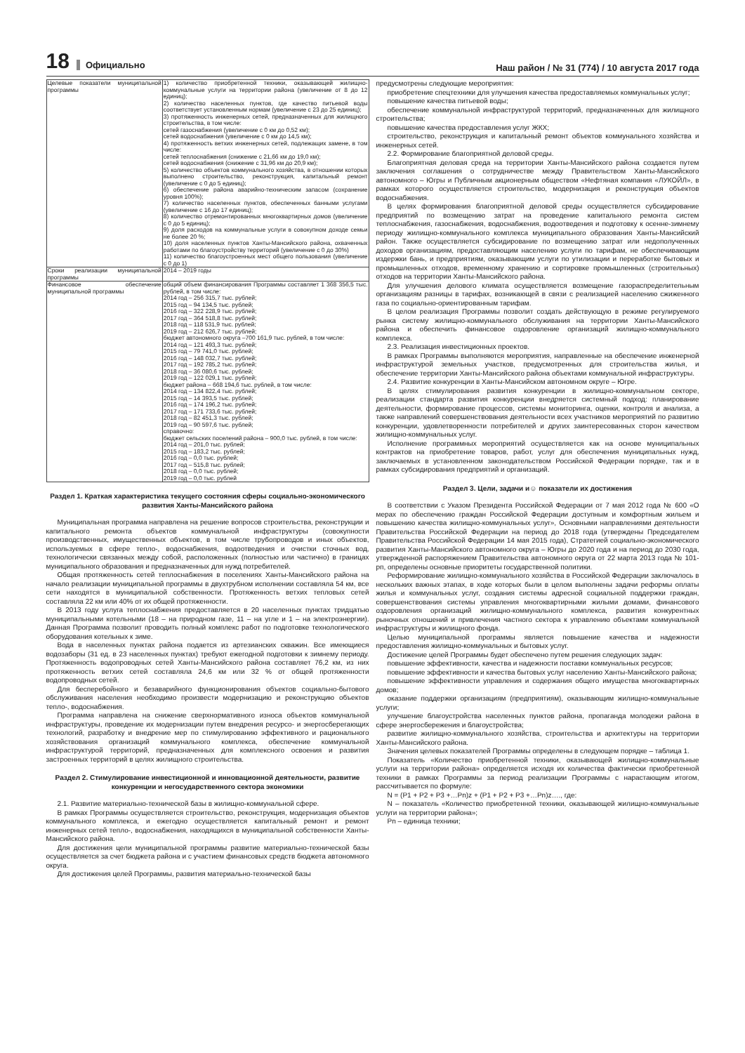18 Официально
Наш район / № 31 (774) / 10 августа 2017 года
| Целевые показатели муниципальной программы | 1) количество приобретенной техники, оказывающей жилищно-коммунальные услуги на территории района (увеличение от 8 до 12 единиц); 2) количество населенных пунктов, где качество питьевой воды соответствует установленным нормам (увеличение с 23 до 25 единиц); 3) протяженность инженерных сетей, предназначенных для жилищного строительства, в том числе: сетей газоснабжения (увеличение с 0 км до 0,52 км); сетей водоснабжения (увеличение с 0 км до 14,5 км); 4) протяженность ветхих инженерных сетей, подлежащих замене, в том числе: сетей теплоснабжения (снижение с 21,66 км до 19,0 км); сетей водоснабжения (снижение с 31,96 км до 20,9 км); 5) количество объектов коммунального хозяйства, в отношении которых выполнено строительство, реконструкция, капитальный ремонт (увеличение с 0 до 5 единиц); 6) обеспечение района аварийно-техническим запасом (сохранение уровня 100%); 7) количество населенных пунктов, обеспеченных банными услугами (увеличение с 16 до 17 единиц); 8) количество отремонтированных многоквартирных домов (увеличение с 0 до 5 единиц); 9) доля расходов на коммунальные услуги в совокупном доходе семьи не более 20 %; 10) доля населенных пунктов Ханты-Мансийского района, охваченных работами по благоустройству территорий (увеличение с 0 до 30%) 11) количество благоустроенных мест общего пользования (увеличение с 0 до 1) |
| Сроки реализации муниципальной программы | 2014 – 2019 годы |
| Финансовое обеспечение муниципальной программы | общий объем финансирования Программы составляет 1 368 356,5 тыс. рублей, в том числе: 2014 год – 256 315,7 тыс. рублей; 2015 год – 94 134,5 тыс. рублей; 2016 год – 322 228,9 тыс. рублей; 2017 год – 364 518,8 тыс. рублей; 2018 год – 118 531,9 тыс. рублей; 2019 год – 212 626,7 тыс. рублей; бюджет автономного округа –700 161,9 тыс. рублей, в том числе: 2014 год – 121 493,3 тыс. рублей; 2015 год – 79 741,0 тыс. рублей; 2016 год – 148 032,7 тыс. рублей; 2017 год – 192 785,2 тыс. рублей; 2018 год – 36 080,6 тыс. рублей; 2019 год – 122 029,1 тыс. рублей; бюджет района – 668 194,6 тыс. рублей, в том числе: 2014 год – 134 822,4 тыс. рублей; 2015 год – 14 393,5 тыс. рублей; 2016 год – 174 196,2 тыс. рублей; 2017 год – 171 733,6 тыс. рублей; 2018 год – 82 451,3 тыс. рублей; 2019 год – 90 597,6 тыс. рублей; справочно: бюджет сельских поселений района – 900,0 тыс. рублей, в том числе: 2014 год – 201,0 тыс. рублей; 2015 год – 183,2 тыс. рублей; 2016 год – 0,0 тыс. рублей; 2017 год – 515,8 тыс. рублей; 2018 год – 0,0 тыс. рублей; 2019 год – 0,0 тыс. рублей |
Раздел 1. Краткая характеристика текущего состояния сферы социально-экономического развития Ханты-Мансийского района
Муниципальная программа направлена на решение вопросов строительства, реконструкции и капитального ремонта объектов коммунальной инфраструктуры (совокупности производственных, имущественных объектов, в том числе трубопроводов и иных объектов, используемых в сфере тепло-, водоснабжения, водоотведения и очистки сточных вод, технологически связанных между собой, расположенных (полностью или частично) в границах муниципального образования и предназначенных для нужд потребителей.
Общая протяженность сетей теплоснабжения в поселениях Ханты-Мансийского района на начало реализации муниципальной программы в двухтрубном исполнении составляла 54 км, все сети находятся в муниципальной собственности. Протяженность ветхих тепловых сетей составляла 22 км или 40% от их общей протяженности.
В 2013 году услуга теплоснабжения предоставляется в 20 населенных пунктах тридцатью муниципальными котельными (18 – на природном газе, 11 – на угле и 1 – на электроэнергии). Данная Программа позволит проводить полный комплекс работ по подготовке технологического оборудования котельных к зиме.
Вода в населенных пунктах района подается из артезианских скважин. Все имеющиеся водозаборы (31 ед. в 23 населенных пунктах) требуют ежегодной подготовки к зимнему периоду. Протяженность водопроводных сетей Ханты-Мансийского района составляет 76,2 км, из них протяженность ветхих сетей составляла 24,6 км или 32 % от общей протяженности водопроводных сетей.
Для бесперебойного и безаварийного функционирования объектов социально-бытового обслуживания населения необходимо произвести модернизацию и реконструкцию объектов тепло-, водоснабжения.
Программа направлена на снижение сверхнормативного износа объектов коммунальной инфраструктуры, проведение их модернизации путем внедрения ресурсо- и энергосберегающих технологий, разработку и внедрение мер по стимулированию эффективного и рационального хозяйствования организаций коммунального комплекса, обеспечение коммунальной инфраструктурой территорий, предназначенных для комплексного освоения и развития застроенных территорий в целях жилищного строительства.
Раздел 2. Стимулирование инвестиционной и инновационной деятельности, развитие конкуренции и негосударственного сектора экономики
2.1. Развитие материально-технической базы в жилищно-коммунальной сфере.
В рамках Программы осуществляется строительство, реконструкция, модернизация объектов коммунального комплекса, и ежегодно осуществляется капитальный ремонт и ремонт инженерных сетей тепло-, водоснабжения, находящихся в муниципальной собственности Ханты-Мансийского района.
Для достижения цели муниципальной программы развитие материально-технической базы осуществляется за счет бюджета района и с участием финансовых средств бюджета автономного округа.
Для достижения целей Программы, развития материально-технической базы
предусмотрены следующие мероприятия:
приобретение спецтехники для улучшения качества предоставляемых коммунальных услуг;
повышение качества питьевой воды;
обеспечение коммунальной инфраструктурой территорий, предназначенных для жилищного строительства;
повышение качества предоставления услуг ЖКХ;
строительство, реконструкция и капитальный ремонт объектов коммунального хозяйства и инженерных сетей.
2.2. Формирование благоприятной деловой среды.
Благоприятная деловая среда на территории Ханты-Мансийского района создается путем заключения соглашения о сотрудничестве между Правительством Ханты-Мансийского автономного – Югры и Публичным акционерным обществом «Нефтяная компания «ЛУКОЙЛ», в рамках которого осуществляется строительство, модернизация и реконструкция объектов водоснабжения.
В целях формирования благоприятной деловой среды осуществляется субсидирование предприятий по возмещению затрат на проведение капитального ремонта систем теплоснабжения, газоснабжения, водоснабжения, водоотведения и подготовку к осенне-зимнему периоду жилищно-коммунального комплекса муниципального образования Ханты-Мансийский район. Также осуществляется субсидирование по возмещению затрат или недополученных доходов организациям, предоставляющим населению услуги по тарифам, не обеспечивающим издержки бань, и предприятиям, оказывающим услуги по утилизации и переработке бытовых и промышленных отходов, временному хранению и сортировке промышленных (строительных) отходов на территории Ханты-Мансийского района.
Для улучшения делового климата осуществляется возмещение газораспределительным организациям разницы в тарифах, возникающей в связи с реализацией населению сжиженного газа по социально-ориентированным тарифам.
В целом реализация Программы позволит создать действующую в режиме регулируемого рынка систему жилищно-коммунального обслуживания на территории Ханты-Мансийского района и обеспечить финансовое оздоровление организаций жилищно-коммунального комплекса.
2.3. Реализация инвестиционных проектов.
В рамках Программы выполняются мероприятия, направленные на обеспечение инженерной инфраструктурой земельных участков, предусмотренных для строительства жилья, и обеспечение территории Ханты-Мансийского района объектами коммунальной инфраструктуры.
2.4. Развитие конкуренции в Ханты-Мансийском автономном округе – Югре.
В целях стимулирования развития конкуренции в жилищно-коммунальном секторе, реализации стандарта развития конкуренции внедряется системный подход: планирование деятельности, формирование процессов, системы мониторинга, оценки, контроля и анализа, а также направлений совершенствования деятельности всех участников мероприятий по развитию конкуренции, удовлетворенности потребителей и других заинтересованных сторон качеством жилищно-коммунальных услуг.
Исполнение программных мероприятий осуществляется как на основе муниципальных контрактов на приобретение товаров, работ, услуг для обеспечения муниципальных нужд, заключаемых в установленном законодательством Российской Федерации порядке, так и в рамках субсидирования предприятий и организаций.
Раздел 3. Цели, задачи и☺ показатели их достижения
В соответствии с Указом Президента Российской Федерации от 7 мая 2012 года № 600 «О мерах по обеспечению граждан Российской Федерации доступным и комфортным жильем и повышению качества жилищно-коммунальных услуг», Основными направлениями деятельности Правительства Российской Федерации на период до 2018 года (утверждены Председателем Правительства Российской Федерации 14 мая 2015 года), Стратегией социально-экономического развития Ханты-Мансийского автономного округа – Югры до 2020 года и на период до 2030 года, утвержденной распоряжением Правительства автономного округа от 22 марта 2013 года № 101-рп, определены основные приоритеты государственной политики.
Реформирование жилищно-коммунального хозяйства в Российской Федерации заключалось в нескольких важных этапах, в ходе которых были в целом выполнены задачи реформы оплаты жилья и коммунальных услуг, создания системы адресной социальной поддержки граждан, совершенствования системы управления многоквартирными жилыми домами, финансового оздоровления организаций жилищно-коммунального комплекса, развития конкурентных рыночных отношений и привлечения частного сектора к управлению объектами коммунальной инфраструктуры и жилищного фонда.
Целью муниципальной программы является повышение качества и надежности предоставления жилищно-коммунальных и бытовых услуг.
Достижение целей Программы будет обеспечено путем решения следующих задач:
повышение эффективности, качества и надежности поставки коммунальных ресурсов;
повышение эффективности и качества бытовых услуг населению Ханты-Мансийского района;
повышение эффективности управления и содержания общего имущества многоквартирных домов;
оказание поддержки организациям (предприятиям), оказывающим жилищно-коммунальные услуги;
улучшение благоустройства населенных пунктов района, пропаганда молодежи района в сфере энергосбережения и благоустройства;
развитие жилищно-коммунального хозяйства, строительства и архитектуры на территории Ханты-Мансийского района.
Значения целевых показателей Программы определены в следующем порядке – таблица 1.
Показатель «Количество приобретенной техники, оказывающей жилищно-коммунальные услуги на территории района» определяется исходя их количества фактически приобретенной техники в рамках Программы за период реализации Программы с нарастающим итогом, рассчитывается по формуле:
N = (P1 + P2 + P3 +…Pn)z + (P1 + P2 + P3 +…Pn)z…., где:
N – показатель «Количество приобретенной техники, оказывающей жилищно-коммунальные услуги на территории района»;
Pn – единица техники;